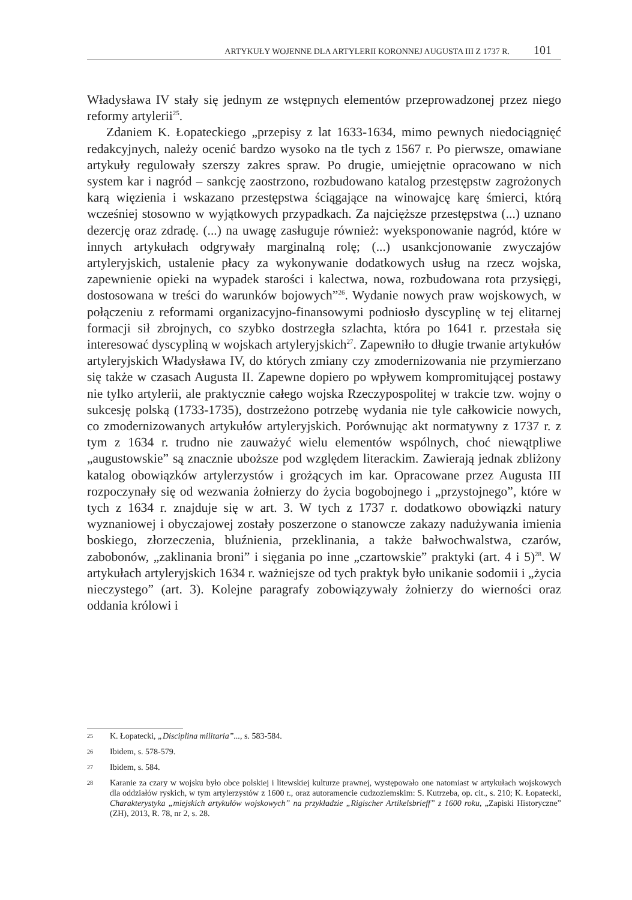ARTYKUŁY WOJENNE DLA ARTYLERII KORONNEJ AUGUSTA III Z 1737 R. 101
Władysława IV stały się jednym ze wstępnych elementów przeprowadzonej przez niego reformy artylerii<sup>25</sup>.
Zdaniem K. Łopateckiego „przepisy z lat 1633-1634, mimo pewnych niedociągnięć redakcyjnych, należy ocenić bardzo wysoko na tle tych z 1567 r. Po pierwsze, omawiane artykuły regulowały szerszy zakres spraw. Po drugie, umiejętnie opracowano w nich system kar i nagród – sankcję zaostrzono, rozbudowano katalog przestępstw zagrożonych karą więzienia i wskazano przestępstwa ściągające na winowajcę karę śmierci, którą wcześniej stosowno w wyjątkowych przypadkach. Za najcięższe przestępstwa (...) uznano dezercję oraz zdradę. (...) na uwagę zasługuje również: wyeksponowanie nagród, które w innych artykułach odgrywały marginalną rolę; (...) usankcjonowanie zwyczajów artyleryjskich, ustalenie płacy za wykonywanie dodatkowych usług na rzecz wojska, zapewnienie opieki na wypadek starości i kalectwa, nowa, rozbudowana rota przysięgi, dostosowana w treści do warunków bojowych”<sup>26</sup>. Wydanie nowych praw wojskowych, w połączeniu z reformami organizacyjno-finansowymi podniosło dyscyplinę w tej elitarnej formacji sił zbrojnych, co szybko dostrzegła szlachta, która po 1641 r. przestała się interesować dyscypliną w wojskach artyleryjskich<sup>27</sup>. Zapewniło to długie trwanie artykułów artyleryjskich Władysława IV, do których zmiany czy zmodernizowania nie przymierzano się także w czasach Augusta II. Zapewne dopiero po wpływem kompromitującej postawy nie tylko artylerii, ale praktycznie całego wojska Rzeczypospolitej w trakcie tzw. wojny o sukcesję polską (1733-1735), dostrzeżono potrzebę wydania nie tyle całkowicie nowych, co zmodernizowanych artykułów artyleryjskich. Porównując akt normatywny z 1737 r. z tym z 1634 r. trudno nie zauważyć wielu elementów wspólnych, choć niewątpliwe „augustowskie” są znacznie uboższe pod względem literackim. Zawierają jednak zbliżony katalog obowiązków artylerzystów i grożących im kar. Opracowane przez Augusta III rozpoczynały się od wezwania żołnierzy do życia bogobojnego i „przystojnego”, które w tych z 1634 r. znajduje się w art. 3. W tych z 1737 r. dodatkowo obowiązki natury wyznaniowej i obyczajowej zostały poszerzone o stanowcze zakazy nadużywania imienia boskiego, złorzeczenia, bluźnienia, przeklinania, a także bałwochwalstwa, czarów, zabobonów, „zaklinania broni” i sięgania po inne „czartowskie” praktyki (art. 4 i 5)<sup>28</sup>. W artykułach artyleryjskich 1634 r. ważniejsze od tych praktyk było unikanie sodomii i „życia nieczystego” (art. 3). Kolejne paragrafy zobowiązywały żołnierzy do wierności oraz oddania królowi i
25 K. Łopatecki, „Disciplina militaria”..., s. 583-584.
26 Ibidem, s. 578-579.
27 Ibidem, s. 584.
28 Karanie za czary w wojsku było obce polskiej i litewskiej kulturze prawnej, występowało one natomiast w artykułach wojskowych dla oddziałów ryskich, w tym artylerzystów z 1600 r., oraz autoramencie cudzoziemskim: S. Kutrzeba, op. cit., s. 210; K. Łopatecki, Charakterystyka „miejskich artykułów wojskowych” na przykładzie „Rigischer Artikelsbrieff” z 1600 roku, „Zapiski Historyczne” (ZH), 2013, R. 78, nr 2, s. 28.